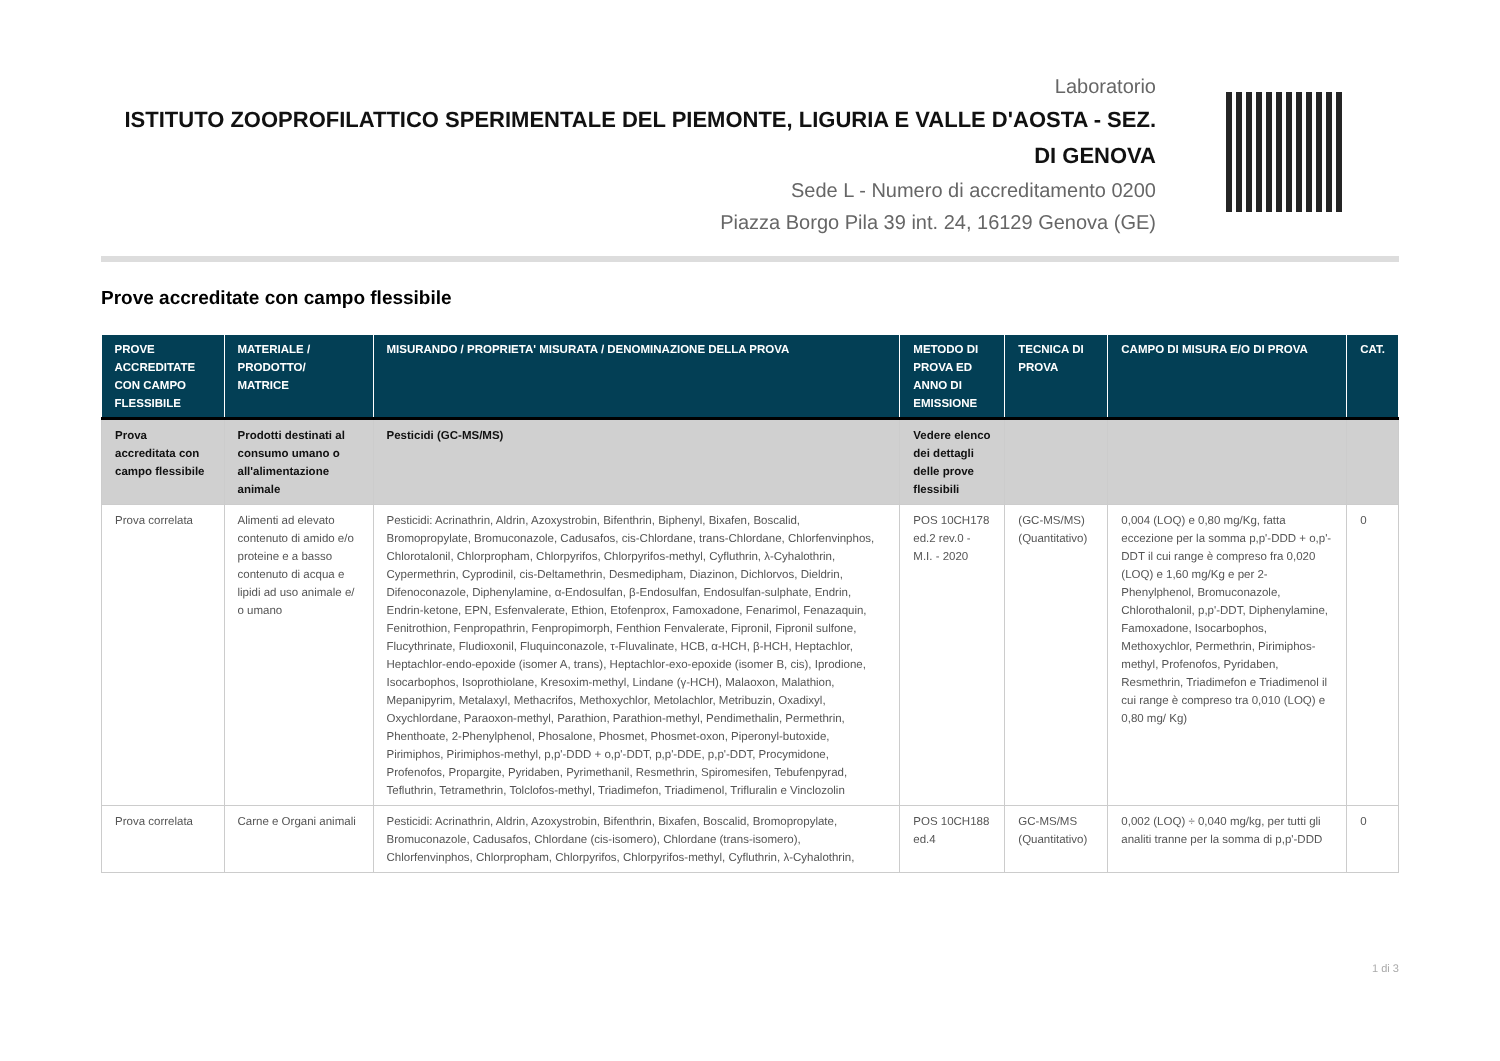Laboratorio
ISTITUTO ZOOPROFILATTICO SPERIMENTALE DEL PIEMONTE, LIGURIA E VALLE D'AOSTA - SEZ. DI GENOVA
Sede L - Numero di accreditamento 0200
Piazza Borgo Pila 39 int. 24, 16129 Genova (GE)
Prove accreditate con campo flessibile
| PROVE ACCREDITATE CON CAMPO FLESSIBILE | MATERIALE / PRODOTTO/ MATRICE | MISURANDO / PROPRIETA' MISURATA / DENOMINAZIONE DELLA PROVA | METODO DI PROVA ED ANNO DI EMISSIONE | TECNICA DI PROVA | CAMPO DI MISURA E/O DI PROVA | CAT. |
| --- | --- | --- | --- | --- | --- | --- |
| Prova accreditata con campo flessibile | Prodotti destinati al consumo umano o all'alimentazione animale | Pesticidi (GC-MS/MS) | Vedere elenco dei dettagli delle prove flessibili | | | |
| Prova correlata | Alimenti ad elevato contenuto di amido e/o proteine e a basso contenuto di acqua e lipidi ad uso animale e/ o umano | Pesticidi: Acrinathrin, Aldrin, Azoxystrobin, Bifenthrin, Biphenyl, Bixafen, Boscalid, Bromopropylate, Bromuconazole, Cadusafos, cis-Chlordane, trans-Chlordane, Chlorfenvinphos, Chlorotalonil, Chlorpropham, Chlorpyrifos, Chlorpyrifos-methyl, Cyfluthrin, λ-Cyhalothrin, Cypermethrin, Cyprodinil, cis-Deltamethrin, Desmedipham, Diazinon, Dichlorvos, Dieldrin, Difenoconazole, Diphenylamine, α-Endosulfan, β-Endosulfan, Endosulfan-sulphate, Endrin, Endrin-ketone, EPN, Esfenvalerate, Ethion, Etofenprox, Famoxadone, Fenarimol, Fenazaquin, Fenitrothion, Fenpropathrin, Fenpropimorph, Fenthion Fenvalerate, Fipronil, Fipronil sulfone, Flucythrinate, Fludioxonil, Fluquinconazole, τ-Fluvalinate, HCB, α-HCH, β-HCH, Heptachlor, Heptachlor-endo-epoxide (isomer A, trans), Heptachlor-exo-epoxide (isomer B, cis), Iprodione, Isocarbophos, Isoprothiolane, Kresoxim-methyl, Lindane (γ-HCH), Malaoxon, Malathion, Mepanipyrim, Metalaxyl, Methacrifos, Methoxychlor, Metolachlor, Metribuzin, Oxadixyl, Oxychlordane, Paraoxon-methyl, Parathion, Parathion-methyl, Pendimethalin, Permethrin, Phenthoate, 2-Phenylphenol, Phosalone, Phosmet, Phosmet-oxon, Piperonyl-butoxide, Pirimiphos, Pirimiphos-methyl, p,p'-DDD + o,p'-DDT, p,p'-DDE, p,p'-DDT, Procymidone, Profenofos, Propargite, Pyridaben, Pyrimethanil, Resmethrin, Spiromesifen, Tebufenpyrad, Tefluthrin, Tetramethrin, Tolclofos-methyl, Triadimefon, Triadimenol, Trifluralin e Vinclozolin | POS 10CH178 ed.2 rev.0 - M.I. - 2020 | (GC-MS/MS) (Quantitativo) | 0,004 (LOQ) e 0,80 mg/Kg, fatta eccezione per la somma p,p'-DDD + o,p'-DDT il cui range è compreso fra 0,020 (LOQ) e 1,60 mg/Kg e per 2-Phenylphenol, Bromuconazole, Chlorothalonil, p,p'-DDT, Diphenylamine, Famoxadone, Isocarbophos, Methoxychlor, Permethrin, Pirimiphos-methyl, Profenofos, Pyridaben, Resmethrin, Triadimefon e Triadimenol il cui range è compreso tra 0,010 (LOQ) e 0,80 mg/ Kg) | 0 |
| Prova correlata | Carne e Organi animali | Pesticidi: Acrinathrin, Aldrin, Azoxystrobin, Bifenthrin, Bixafen, Boscalid, Bromopropylate, Bromuconazole, Cadusafos, Chlordane (cis-isomero), Chlordane (trans-isomero), Chlorfenvinphos, Chlorpropham, Chlorpyrifos, Chlorpyrifos-methyl, Cyfluthrin, λ-Cyhalothrin, | POS 10CH188 ed.4 | GC-MS/MS (Quantitativo) | 0,002 (LOQ) ÷ 0,040 mg/kg, per tutti gli analiti tranne per la somma di p,p'-DDD | 0 |
1 di 3